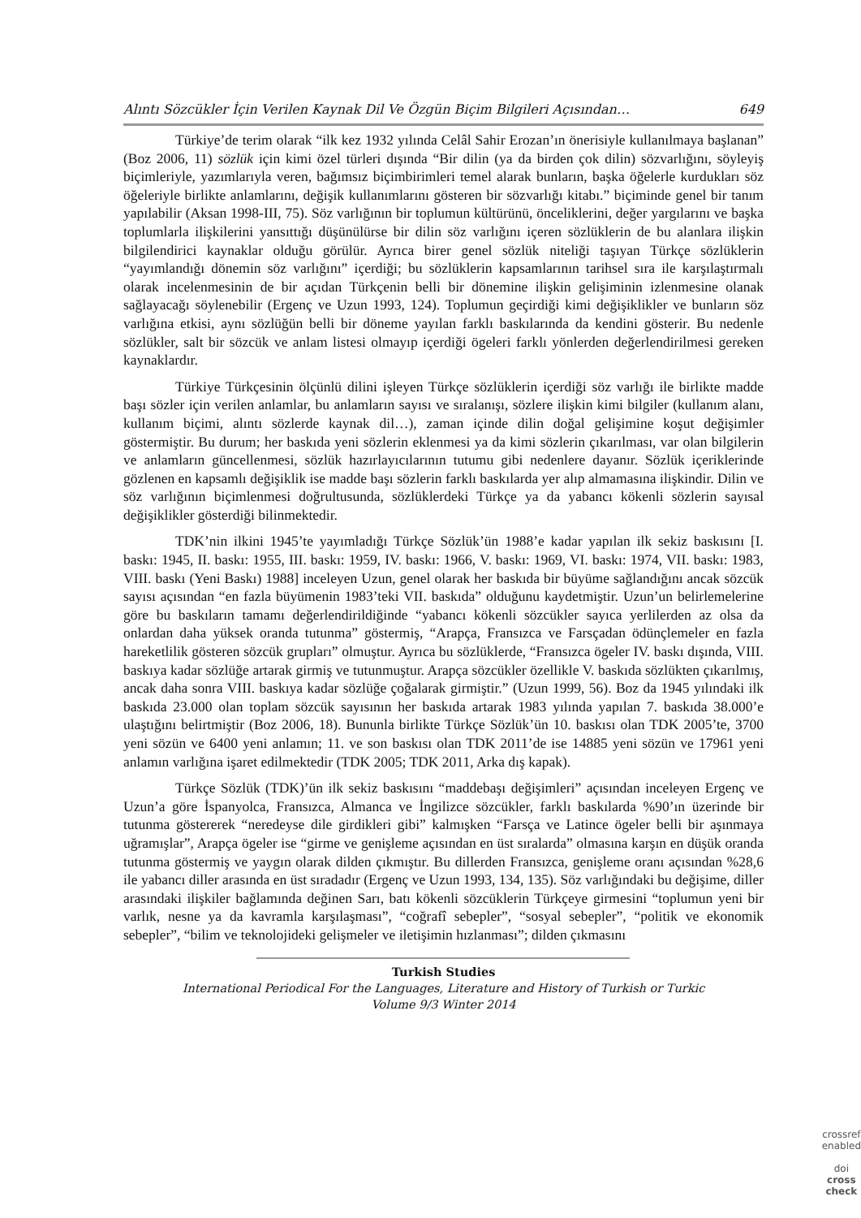Alıntı Sözcükler İçin Verilen Kaynak Dil Ve Özgün Biçim Bilgileri Açısından… 649
Türkiye’de terim olarak “ilk kez 1932 yılında Celâl Sahir Erozan’ın önerisiyle kullanılmaya başlanan” (Boz 2006, 11) sözlük için kimi özel türleri dışında “Bir dilin (ya da birden çok dilin) sözvarlığını, söyleyiş biçimleriyle, yazımlarıyla veren, bağımsız biçimbirimleri temel alarak bunların, başka öğelerle kurdukları söz öğeleriyle birlikte anlamlarını, değişik kullanımlarını gösteren bir sözvarlığı kitabı.” biçiminde genel bir tanım yapılabilir (Aksan 1998-III, 75). Söz varlığının bir toplumun kültürünü, önceliklerini, değer yargılarını ve başka toplumlarla ilişkilerini yansıttığı düşünülürse bir dilin söz varlığını içeren sözlüklerin de bu alanlara ilişkin bilgilendirici kaynaklar olduğu görülür. Ayrıca birer genel sözlük niteliği taşıyan Türkçe sözlüklerin “yayımlandığı dönemin söz varlığını” içerdiği; bu sözlüklerin kapsamlarının tarihsel sıra ile karşılaştırmalı olarak incelenmesinin de bir açıdan Türkçenin belli bir dönemine ilişkin gelişiminin izlenmesine olanak sağlayacağı söylenebilir (Ergenç ve Uzun 1993, 124). Toplumun geçirdiği kimi değişiklikler ve bunların söz varlığına etkisi, aynı sözlüğün belli bir döneme yayılan farklı baskılarında da kendini gösterir. Bu nedenle sözlükler, salt bir sözcük ve anlam listesi olmayıp içerdiği ögeleri farklı yönlerden değerlendirilmesi gereken kaynaklardır.
Türkiye Türkçesinin ölçünlü dilini işleyen Türkçe sözlüklerin içerdiği söz varlığı ile birlikte madde başı sözler için verilen anlamlar, bu anlamların sayısı ve sıralanışı, sözlere ilişkin kimi bilgiler (kullanım alanı, kullanım biçimi, alıntı sözlerde kaynak dil…), zaman içinde dilin doğal gelişimine koşut değişimler göstermiştir. Bu durum; her baskıda yeni sözlerin eklenmesi ya da kimi sözlerin çıkarılması, var olan bilgilerin ve anlamların güncellenmesi, sözlük hazırlayıcılarının tutumu gibi nedenlere dayanır. Sözlük içeriklerinde gözlenen en kapsamlı değişiklik ise madde başı sözlerin farklı baskılarda yer alıp almamasına ilişkindir. Dilin ve söz varlığının biçimlenmesi doğrultusunda, sözlüklerdeki Türkçe ya da yabancı kökenli sözlerin sayısal değişiklikler gösterdiği bilinmektedir.
TDK’nin ilkini 1945’te yayımladığı Türkçe Sözlük’ün 1988’e kadar yapılan ilk sekiz baskısını [I. baskı: 1945, II. baskı: 1955, III. baskı: 1959, IV. baskı: 1966, V. baskı: 1969, VI. baskı: 1974, VII. baskı: 1983, VIII. baskı (Yeni Baskı) 1988] inceleyen Uzun, genel olarak her baskıda bir büyüme sağlandığını ancak sözcük sayısı açısından “en fazla büyümenin 1983’teki VII. baskıda” olduğunu kaydetmiştir. Uzun’un belirlemelerine göre bu baskıların tamamı değerlendirildiğinde “yabancı kökenli sözcükler sayıca yerlilerden az olsa da onlardan daha yüksek oranda tutunma” göstermiş, “Arapça, Fransızca ve Farsçadan ödünçlemeler en fazla hareketlilik gösteren sözcük grupları” olmuştur. Ayrıca bu sözlüklerde, “Fransızca ögeler IV. baskı dışında, VIII. baskıya kadar sözlüğe artarak girmiş ve tutunmuştur. Arapça sözcükler özellikle V. baskıda sözlükten çıkarılmış, ancak daha sonra VIII. baskıya kadar sözlüğe çoğalarak girmiştir.” (Uzun 1999, 56). Boz da 1945 yılındaki ilk baskıda 23.000 olan toplam sözcük sayısının her baskıda artarak 1983 yılında yapılan 7. baskıda 38.000’e ulaştığını belirtmiştir (Boz 2006, 18). Bununla birlikte Türkçe Sözlük’ün 10. baskısı olan TDK 2005’te, 3700 yeni sözün ve 6400 yeni anlamın; 11. ve son baskısı olan TDK 2011’de ise 14885 yeni sözün ve 17961 yeni anlamın varlığına işaret edilmektedir (TDK 2005; TDK 2011, Arka dış kapak).
Türkçe Sözlük (TDK)’ün ilk sekiz baskısını “maddebaşı değişimleri” açısından inceleyen Ergenç ve Uzun’a göre İspanyolca, Fransızca, Almanca ve İngilizce sözcükler, farklı baskılarda %90’ın üzerinde bir tutunma göstererek “neredeyse dile girdikleri gibi” kalmışken “Farsça ve Latince ögeler belli bir aşınmaya uğramışlar”, Arapça ögeler ise “girme ve genişleme açısından en üst sıralarda” olmasına karşın en düşük oranda tutunma göstermiş ve yaygın olarak dilden çıkmıştır. Bu dillerden Fransızca, genişleme oranı açısından %28,6 ile yabancı diller arasında en üst sıradadır (Ergenç ve Uzun 1993, 134, 135). Söz varlığındaki bu değişime, diller arasındaki ilişkiler bağlamında değinen Sarı, batı kökenli sözcüklerin Türkçeye girmesini “toplumun yeni bir varlık, nesne ya da kavramla karşılaşması”, “coğrafî sebepler”, “sosyal sebepler”, “politik ve ekonomik sebepler”, “bilim ve teknolojideki gelişmeler ve iletişimin hızlanması”; dilden çıkmasını
Turkish Studies
International Periodical For the Languages, Literature and History of Turkish or Turkic
Volume 9/3 Winter 2014
crossref
enabled
doi
cross
check